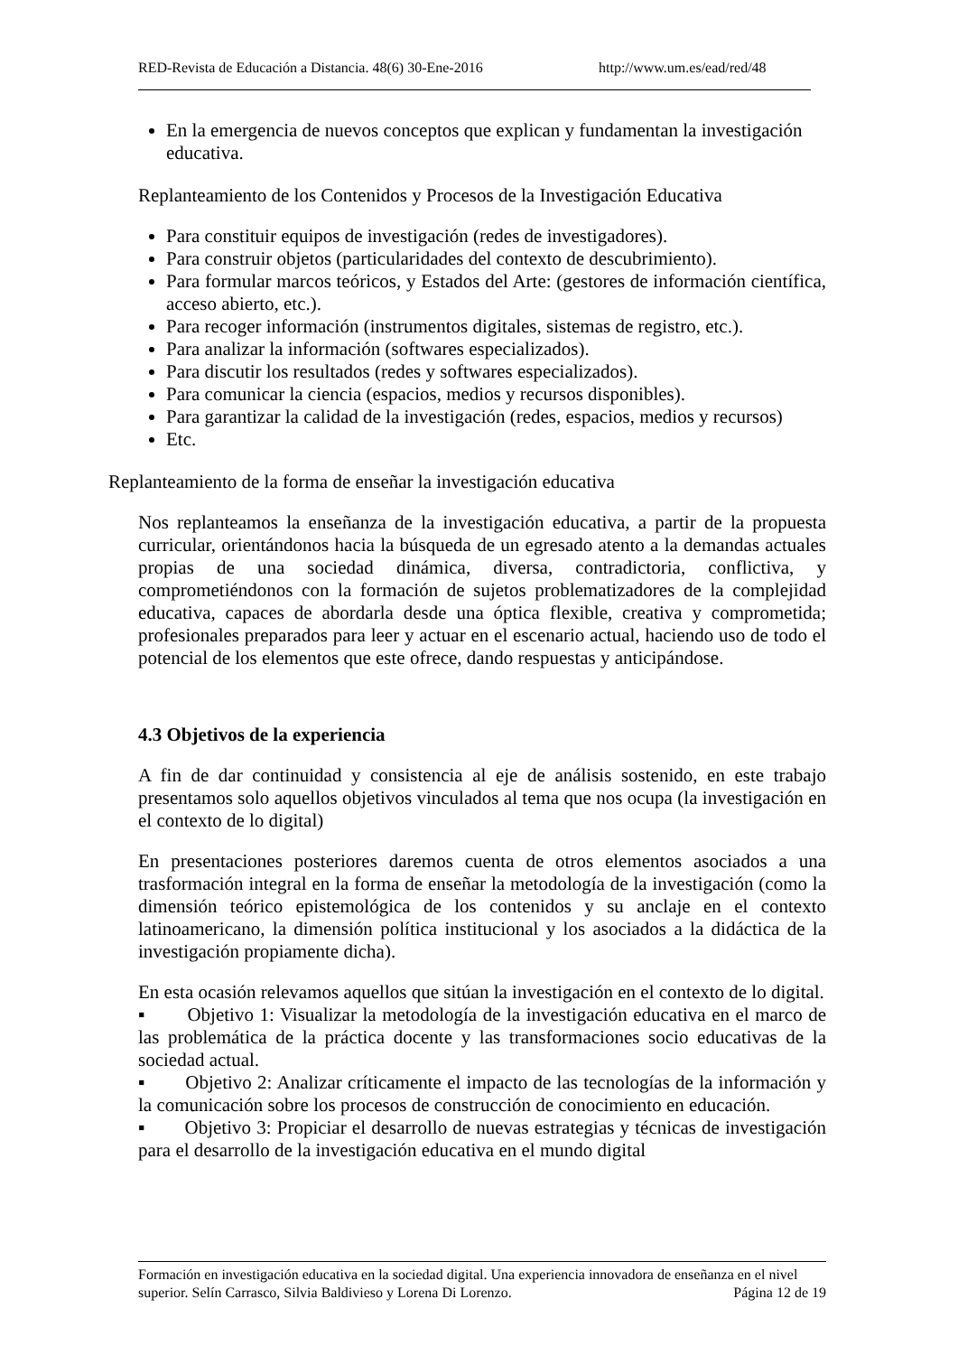RED-Revista de Educación a Distancia. 48(6) 30-Ene-2016 http://www.um.es/ead/red/48
En la emergencia de nuevos conceptos que explican y fundamentan la investigación educativa.
Replanteamiento de los Contenidos y Procesos de la Investigación Educativa
Para constituir equipos de investigación (redes de investigadores).
Para construir objetos (particularidades del contexto de descubrimiento).
Para formular marcos teóricos, y Estados del Arte: (gestores de información científica, acceso abierto, etc.).
Para recoger información (instrumentos digitales, sistemas de registro, etc.).
Para analizar la información (softwares especializados).
Para discutir los resultados (redes y softwares especializados).
Para comunicar la ciencia (espacios, medios y recursos disponibles).
Para garantizar la calidad de la investigación (redes, espacios, medios y recursos)
Etc.
Replanteamiento de la forma de enseñar la investigación educativa
Nos replanteamos la enseñanza de la investigación educativa, a partir de la propuesta curricular, orientándonos hacia la búsqueda de un egresado atento a la demandas actuales propias de una sociedad dinámica, diversa, contradictoria, conflictiva, y comprometiéndonos con la formación de sujetos problematizadores de la complejidad educativa, capaces de abordarla desde una óptica flexible, creativa y comprometida; profesionales preparados para leer y actuar en el escenario actual, haciendo uso de todo el potencial de los elementos que este ofrece, dando respuestas y anticipándose.
4.3 Objetivos de la experiencia
A fin de dar continuidad y consistencia al eje de análisis sostenido, en este trabajo presentamos solo aquellos objetivos vinculados al tema que nos ocupa (la investigación en el contexto de lo digital)
En presentaciones posteriores daremos cuenta de otros elementos asociados a una trasformación integral en la forma de enseñar la metodología de la investigación (como la dimensión teórico epistemológica de los contenidos y su anclaje en el contexto latinoamericano, la dimensión política institucional y los asociados a la didáctica de la investigación propiamente dicha).
En esta ocasión relevamos aquellos que sitúan la investigación en el contexto de lo digital.
▪ Objetivo 1: Visualizar la metodología de la investigación educativa en el marco de las problemática de la práctica docente y las transformaciones socio educativas de la sociedad actual.
▪ Objetivo 2: Analizar críticamente el impacto de las tecnologías de la información y la comunicación sobre los procesos de construcción de conocimiento en educación.
▪ Objetivo 3: Propiciar el desarrollo de nuevas estrategias y técnicas de investigación para el desarrollo de la investigación educativa en el mundo digital
Formación en investigación educativa en la sociedad digital. Una experiencia innovadora de enseñanza en el nivel superior. Selín Carrasco, Silvia Baldivieso y Lorena Di Lorenzo. Página 12 de 19